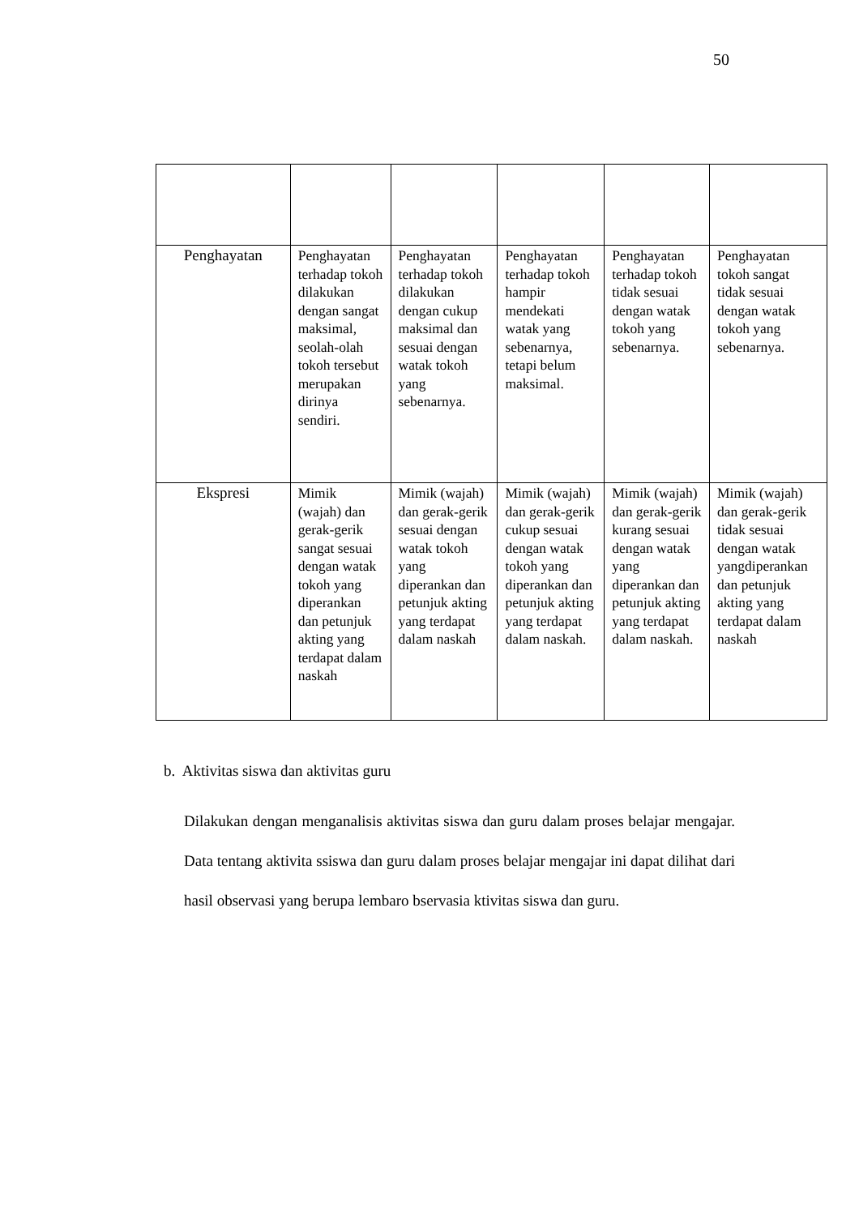50
| Penghayatan | Penghayatan terhadap tokoh dilakukan dengan sangat maksimal, seolah-olah tokoh tersebut merupakan dirinya sendiri. | Penghayatan terhadap tokoh dilakukan dengan cukup maksimal dan sesuai dengan watak tokoh yang sebenarnya. | Penghayatan terhadap tokoh hampir mendekati watak yang sebenarnya, tetapi belum maksimal. | Penghayatan terhadap tokoh tidak sesuai dengan watak tokoh yang sebenarnya. | Penghayatan tokoh sangat tidak sesuai dengan watak tokoh yang sebenarnya. |
| Ekspresi | Mimik (wajah) dan gerak-gerik sangat sesuai dengan watak tokoh yang diperankan dan petunjuk akting yang terdapat dalam naskah | Mimik (wajah) dan gerak-gerik sesuai dengan watak tokoh yang diperankan dan petunjuk akting yang terdapat dalam naskah | Mimik (wajah) dan gerak-gerik cukup sesuai dengan watak tokoh yang diperankan dan petunjuk akting yang terdapat dalam naskah. | Mimik (wajah) dan gerak-gerik kurang sesuai dengan watak yang diperankan dan petunjuk akting yang terdapat dalam naskah. | Mimik (wajah) dan gerak-gerik tidak sesuai dengan watak yangdiperankan dan petunjuk akting yang terdapat dalam naskah |
b. Aktivitas siswa dan aktivitas guru
Dilakukan dengan menganalisis aktivitas siswa dan guru dalam proses belajar mengajar. Data tentang aktivita ssiswa dan guru dalam proses belajar mengajar ini dapat dilihat dari hasil observasi yang berupa lembaro bservasia ktivitas siswa dan guru.